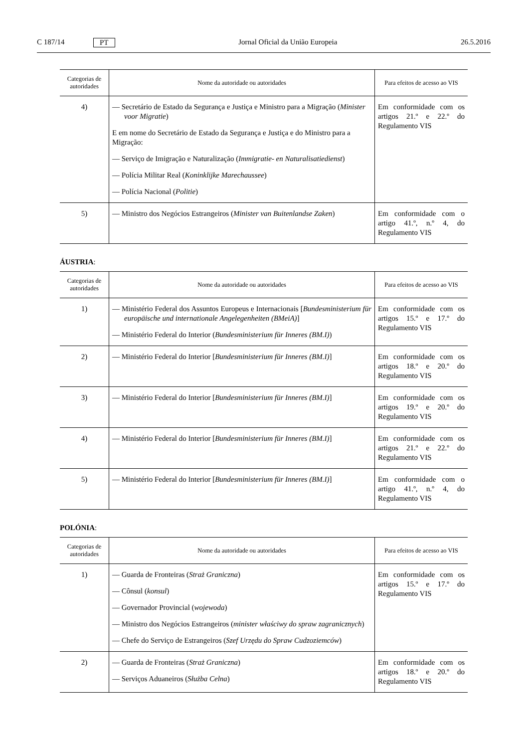C 187/14 PT Jornal Oficial da União Europeia 26.5.2016
| Categorias de autoridades | Nome da autoridade ou autoridades | Para efeitos de acesso ao VIS |
| --- | --- | --- |
| 4) | — Secretário de Estado da Segurança e Justiça e Ministro para a Migração ( Minister voor Migratie ) E em nome do Secretário de Estado da Segurança e Justiça e do Ministro para a Migração: — Serviço de Imigração e Naturalização ( Immigratie- en Naturalisatiedienst ) — Polícia Militar Real ( Koninklijke Marechaussee ) — Polícia Nacional ( Politie ) | Em conformidade com os artigos 21.º e 22.º do Regulamento VIS |
| 5) | — Ministro dos Negócios Estrangeiros ( Minister van Buitenlandse Zaken ) | Em conformidade com o artigo 41.º, n.º 4, do Regulamento VIS |
ÁUSTRIA:
| Categorias de autoridades | Nome da autoridade ou autoridades | Para efeitos de acesso ao VIS |
| --- | --- | --- |
| 1) | — Ministério Federal dos Assuntos Europeus e Internacionais [ Bundesministerium für europäische und internationale Angelegenheiten (BMeiA) ] — Ministério Federal do Interior ( Bundesministerium für Inneres (BM.I) ) | Em conformidade com os artigos 15.º e 17.º do Regulamento VIS |
| 2) | — Ministério Federal do Interior [ Bundesministerium für Inneres (BM.I) ] | Em conformidade com os artigos 18.º e 20.º do Regulamento VIS |
| 3) | — Ministério Federal do Interior [ Bundesministerium für Inneres (BM.I) ] | Em conformidade com os artigos 19.º e 20.º do Regulamento VIS |
| 4) | — Ministério Federal do Interior [ Bundesministerium für Inneres (BM.I) ] | Em conformidade com os artigos 21.º e 22.º do Regulamento VIS |
| 5) | — Ministério Federal do Interior [ Bundesministerium für Inneres (BM.I) ] | Em conformidade com o artigo 41.º, n.º 4, do Regulamento VIS |
POLÓNIA:
| Categorias de autoridades | Nome da autoridade ou autoridades | Para efeitos de acesso ao VIS |
| --- | --- | --- |
| 1) | — Guarda de Fronteiras ( Straż Graniczna ) — Cônsul ( konsul ) — Governador Provincial ( wojewoda ) — Ministro dos Negócios Estrangeiros ( minister właściwy do spraw zagranicznych ) — Chefe do Serviço de Estrangeiros ( Szef Urzędu do Spraw Cudzoziemców ) | Em conformidade com os artigos 15.º e 17.º do Regulamento VIS |
| 2) | — Guarda de Fronteiras ( Straż Graniczna ) — Serviços Aduaneiros ( Służba Celna ) | Em conformidade com os artigos 18.º e 20.º do Regulamento VIS |